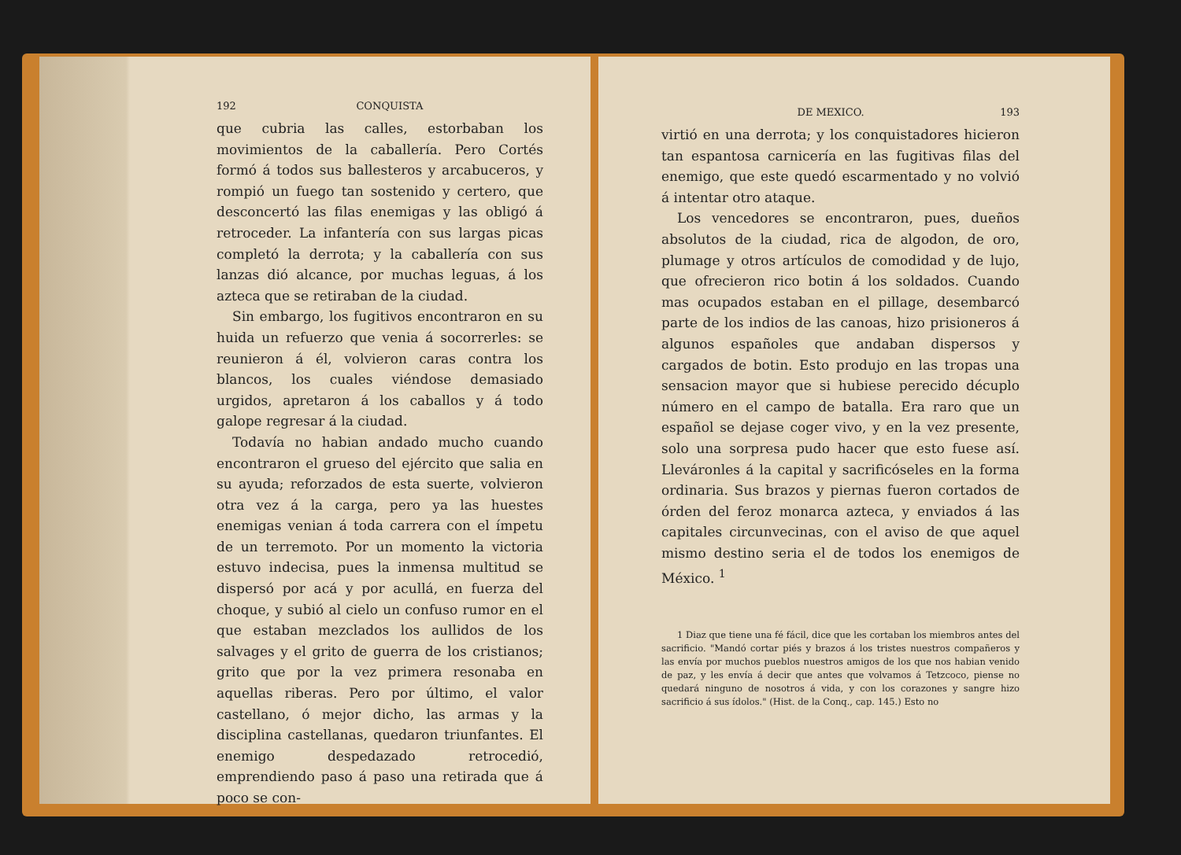192 CONQUISTA
que cubria las calles, estorbaban los movimientos de la caballería. Pero Cortés formó á todos sus ballesteros y arcabuceros, y rompió un fuego tan sostenido y certero, que desconcertó las filas enemigas y las obligó á retroceder. La infantería con sus largas picas completó la derrota; y la caballería con sus lanzas dió alcance, por muchas leguas, á los azteca que se retiraban de la ciudad.
Sin embargo, los fugitivos encontraron en su huida un refuerzo que venia á socorrerles: se reunieron á él, volvieron caras contra los blancos, los cuales viéndose demasiado urgidos, apretaron á los caballos y á todo galope regresar á la ciudad.
Todavía no habian andado mucho cuando encontraron el grueso del ejército que salia en su ayuda; reforzados de esta suerte, volvieron otra vez á la carga, pero ya las huestes enemigas venian á toda carrera con el ímpetu de un terremoto. Por un momento la victoria estuvo indecisa, pues la inmensa multitud se dispersó por acá y por acullá, en fuerza del choque, y subió al cielo un confuso rumor en el que estaban mezclados los aullidos de los salvages y el grito de guerra de los cristianos; grito que por la vez primera resonaba en aquellas riberas. Pero por último, el valor castellano, ó mejor dicho, las armas y la disciplina castellanas, quedaron triunfantes. El enemigo despedazado retrocedió, emprendiendo paso á paso una retirada que á poco se con-
DE MEXICO. 193
virtió en una derrota; y los conquistadores hicieron tan espantosa carnicería en las fugitivas filas del enemigo, que este quedó escarmentado y no volvió á intentar otro ataque.
Los vencedores se encontraron, pues, dueños absolutos de la ciudad, rica de algodon, de oro, plumage y otros artículos de comodidad y de lujo, que ofrecieron rico botin á los soldados. Cuando mas ocupados estaban en el pillage, desembarcó parte de los indios de las canoas, hizo prisioneros á algunos españoles que andaban dispersos y cargados de botin. Esto produjo en las tropas una sensacion mayor que si hubiese perecido décuplo número en el campo de batalla. Era raro que un español se dejase coger vivo, y en la vez presente, solo una sorpresa pudo hacer que esto fuese así. Lleváronles á la capital y sacrificóseles en la forma ordinaria. Sus brazos y piernas fueron cortados de órden del feroz monarca azteca, y enviados á las capitales circunvecinas, con el aviso de que aquel mismo destino seria el de todos los enemigos de México. <sup>1</sup>
1 Diaz que tiene una fé fácil, dice que les cortaban los miembros antes del sacrificio. "Mandó cortar piés y brazos á los tristes nuestros compañeros y las envía por muchos pueblos nuestros amigos de los que nos habian venido de paz, y les envía á decir que antes que volvamos á Tetzcoco, piense no quedará ninguno de nosotros á vida, y con los corazones y sangre hizo sacrificio á sus ídolos." (Hist. de la Conq., cap. 145.) Esto no